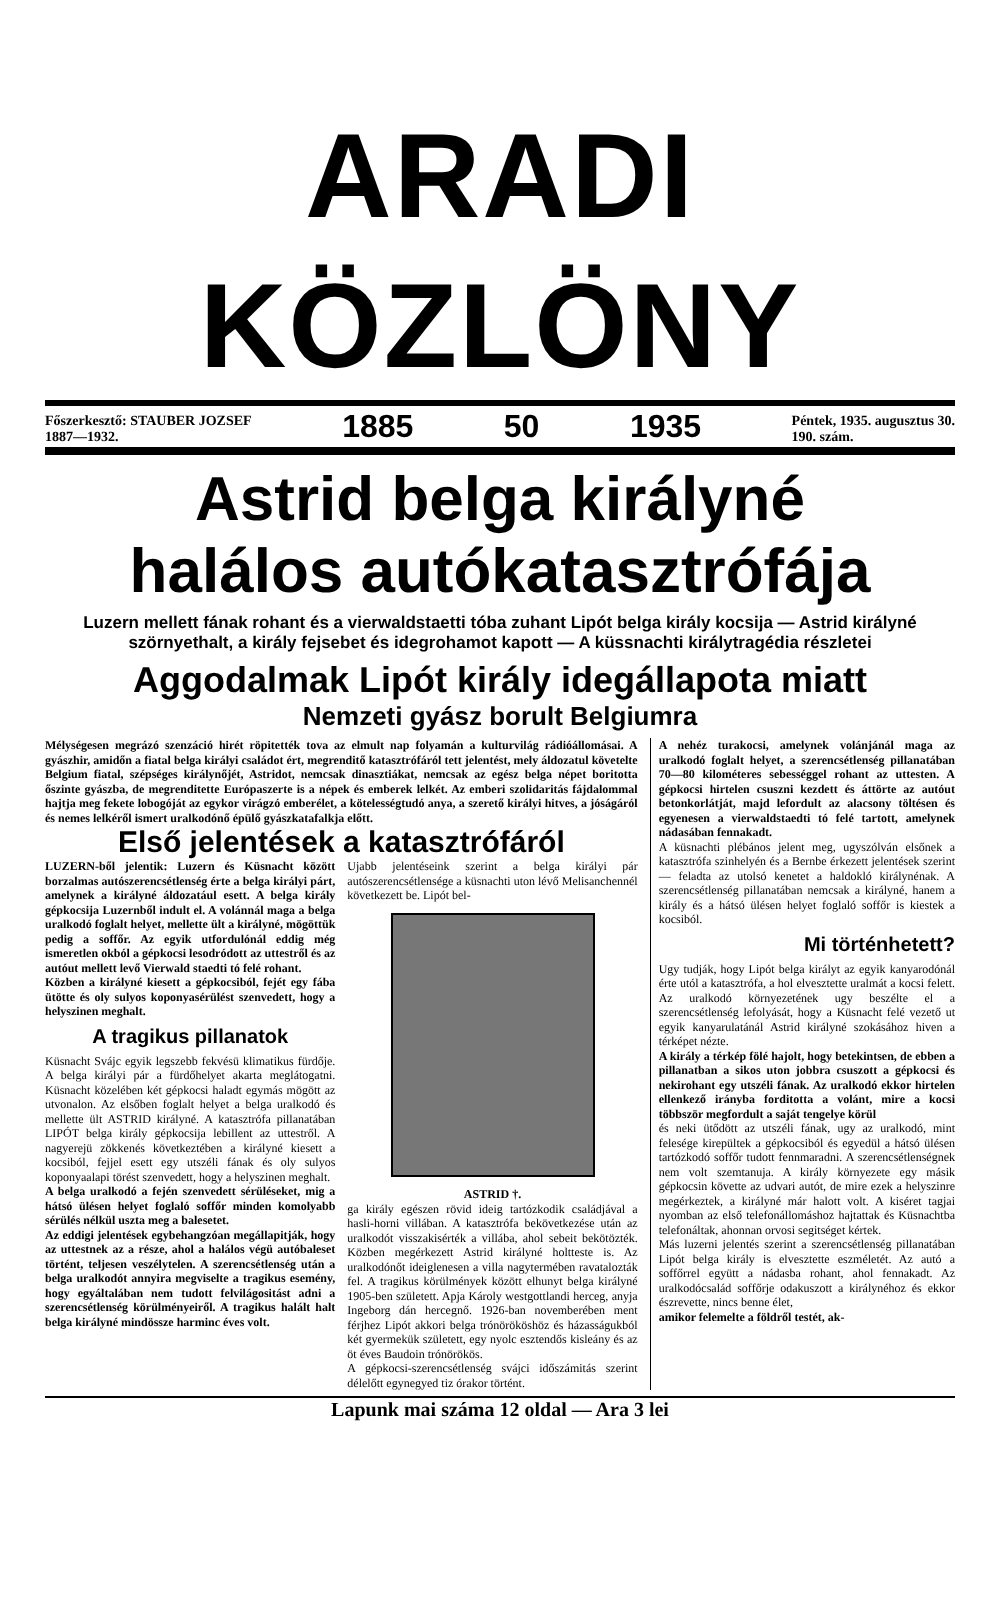ARADI KÖZLÖNY
Főszerkesztő: STAUBER JOZSEF
1887—1932. 1885 50 1935 Péntek, 1935. augusztus 30.
190. szám.
Astrid belga királyné
halálos autókatasztrófája
Luzern mellett fának rohant és a vierwaldstaetti tóba zuhant Lipót belga király kocsija — Astrid királyné szörnyethalt, a király fejsebet és idegrohamot kapott — A küssnachti királytragédia részletei
Aggodalmak Lipót király idegállapota miatt
Nemzeti gyász borult Belgiumra
Mélységesen megrázó szenzáció hirét röpitették tova az elmult nap folyamán a kulturvilág rádióállomásai. A gyászhir, amidőn a fiatal belga királyi családot ért, megrenditő katasztrófáról tett jelentést, mely áldozatul követelte Belgium fiatal, szépséges királynőjét, Astridot, nemcsak dinasztiákat, nemcsak az egész belga népet boritotta őszinte gyászba, de megrenditette Európaszerte is a népek és emberek lelkét. Az emberi szolidaritás fájdalommal hajtja meg fekete lobogóját az egykor virágzó emberélet, a kötelességtudó anya, a szerető királyi hitves, a jóságáról és nemes lelkéről ismert uralkodónő épülő gyászkatafalkja előtt.
Első jelentések a katasztrófáról
LUZERN-ből jelentik: Luzern és Küsnacht között borzalmas autószerencsétlenség érte a belga királyi párt, amelynek a királyné áldozatául esett. A belga király gépkocsija Luzernből indult el. A volánnál maga a belga uralkodó foglalt helyet, mellette ült a királyné, mögöttük pedig a soffőr. Az egyik utfordulónál eddig még ismeretlen okból a gépkocsi lesodródott az uttestről és az autóut mellett levő Vierwald staedti tó felé rohant.
Közben a királyné kiesett a gépkocsiból, fejét egy fába ütötte és oly sulyos koponyasérülést szenvedett, hogy a helyszinen meghalt.
A tragikus pillanatok
Küsnacht Svájc egyik legszebb fekvésü klimatikus fürdője. A belga királyi pár a fürdőhelyet akarta meglátogatni. Küsnacht közelében két gépkocsi haladt egymás mögött az utvonalon. Az elsőben foglalt helyet a belga uralkodó és mellette ült ASTRID királyné. A katasztrófa pillanatában LIPÓT belga király gépkocsija lebillent az uttestről. A nagyerejü zökkenés következtében a királyné kiesett a kocsiból, fejjel esett egy utszéli fának és oly sulyos koponyaalapi törést szenvedett, hogy a helyszinen meghalt.
A belga uralkodó a fején szenvedett sérüléseket, mig a hátsó ülésen helyet foglaló soffőr minden komolyabb sérülés nélkül uszta meg a balesetet.
Az eddigi jelentések egybehangzóan megállapitják, hogy az uttestnek az a része, ahol a halálos végü autóbaleset történt, teljesen veszélytelen. A szerencsétlenség után a belga uralkodót annyira megviselte a tragikus esemény, hogy egyáltalában nem tudott felvilágositást adni a szerencsétlenség körülményeiről. A tragikus halált halt belga királyné mindössze harminc éves volt.
Ujabb jelentéseink szerint a belga királyi pár autószerencsétlensége a küsnachti uton lévő Melisanchennél következett be. Lipót bel-
ASTRID †.
ga király egészen rövid ideig tartózkodik családjával a hasli-horni villában. A katasztrófa bekövetkezése után az uralkodót visszakisérték a villába, ahol sebeit bekötözték. Közben megérkezett Astrid királyné holtteste is. Az uralkodónőt ideiglenesen a villa nagytermében ravatalozták fel. A tragikus körülmények között elhunyt belga királyné 1905-ben született. Apja Károly westgottlandi herceg, anyja Ingeborg dán hercegnő. 1926-ban novemberében ment férjhez Lipót akkori belga trónörököshöz és házasságukból két gyermekük született, egy nyolc esztendős kisleány és az öt éves Baudoin trónörökös.
A gépkocsi-szerencsétlenség svájci időszámitás szerint délelőtt egynegyed tiz órakor történt.
A nehéz turakocsi, amelynek volánjánál maga az uralkodó foglalt helyet, a szerencsétlenség pillanatában 70—80 kilométeres sebességgel rohant az uttesten. A gépkocsi hirtelen csuszni kezdett és áttörte az autóut betonkorlátját, majd lefordult az alacsony töltésen és egyenesen a vierwaldstaedti tó felé tartott, amelynek nádasában fennakadt.
A küsnachti plébános jelent meg, ugyszólván elsőnek a katasztrófa szinhelyén és a Bernbe érkezett jelentések szerint — feladta az utolsó kenetet a haldokló királynénak. A szerencsétlenség pillanatában nemcsak a királyné, hanem a király és a hátsó ülésen helyet foglaló soffőr is kiestek a kocsiból.
Mi történhetett?
Ugy tudják, hogy Lipót belga királyt az egyik kanyarodónál érte utól a katasztrófa, a hol elvesztette uralmát a kocsi felett. Az uralkodó környezetének ugy beszélte el a szerencsétlenség lefolyását, hogy a Küsnacht felé vezető ut egyik kanyarulatánál Astrid királyné szokásához hiven a térképet nézte.
A király a térkép fölé hajolt, hogy betekintsen, de ebben a pillanatban a sikos uton jobbra csuszott a gépkocsi és nekirohant egy utszéli fának. Az uralkodó ekkor hirtelen ellenkező irányba forditotta a volánt, mire a kocsi többször megfordult a saját tengelye körül
és neki ütődött az utszéli fának, ugy az uralkodó, mint felesége kirepültek a gépkocsiból és egyedül a hátsó ülésen tartózkodó soffőr tudott fennmaradni. A szerencsétlenségnek nem volt szemtanuja. A király környezete egy másik gépkocsin követte az udvari autót, de mire ezek a helyszinre megérkeztek, a királyné már halott volt. A kiséret tagjai nyomban az első telefonállomáshoz hajtattak és Küsnachtba telefonáltak, ahonnan orvosi segitséget kértek.
Más luzerni jelentés szerint a szerencsétlenség pillanatában Lipót belga király is elvesztette eszméletét. Az autó a soffőrrel együtt a nádasba rohant, ahol fennakadt. Az uralkodócsalád soffőrje odakuszott a királynéhoz és ekkor észrevette, nincs benne élet,
amikor felemelte a földről testét, ak-
Lapunk mai száma 12 oldal — Ara 3 lei